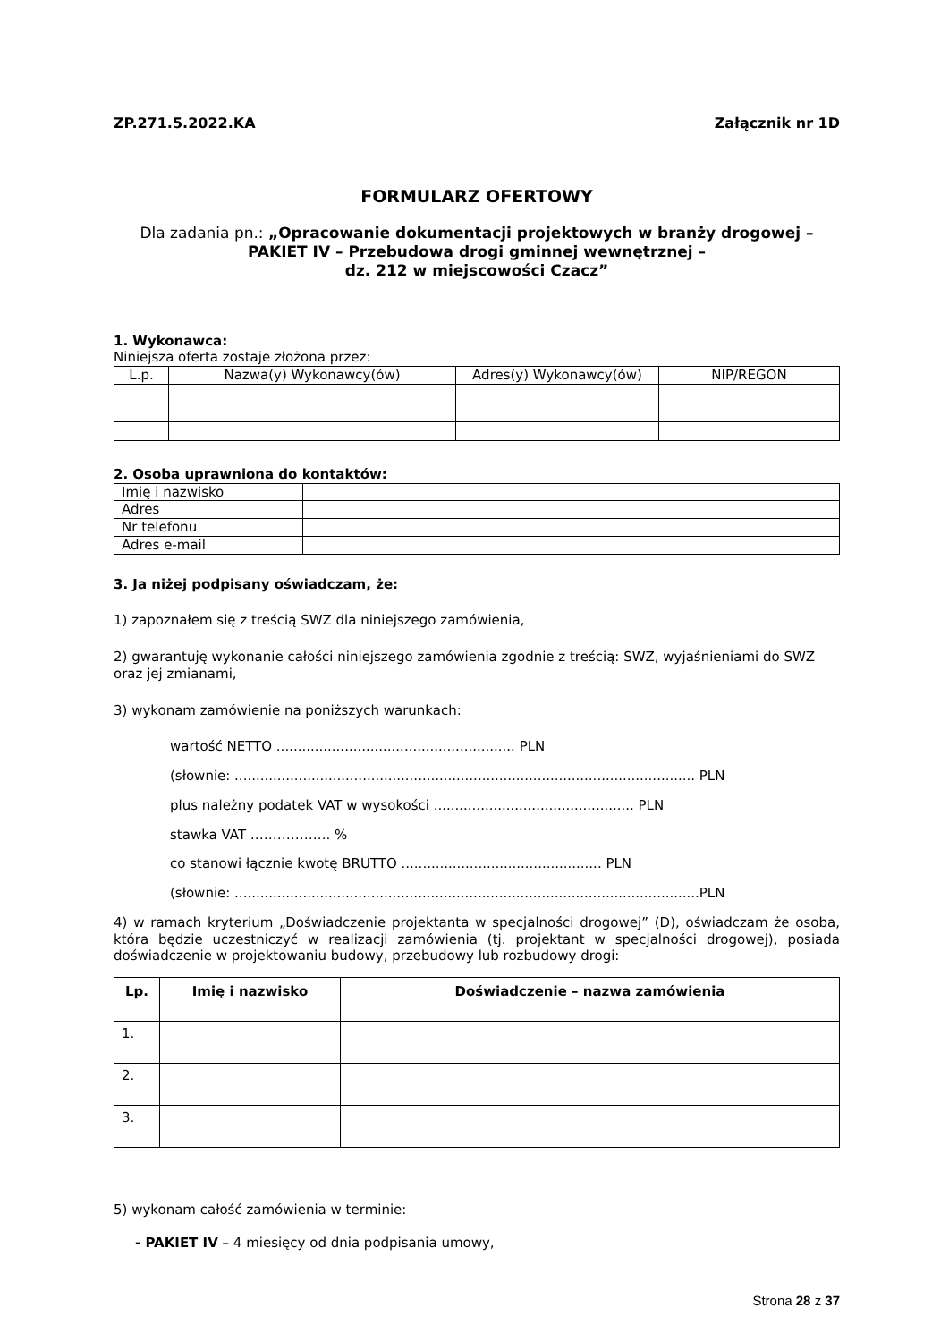ZP.271.5.2022.KA Załącznik nr 1D
FORMULARZ OFERTOWY
Dla zadania pn.: „Opracowanie dokumentacji projektowych w branży drogowej – PAKIET IV – Przebudowa drogi gminnej wewnętrznej –
dz. 212 w miejscowości Czacz”
1. Wykonawca:
Niniejsza oferta zostaje złożona przez:
| L.p. | Nazwa(y) Wykonawcy(ów) | Adres(y) Wykonawcy(ów) | NIP/REGON |
| --- | --- | --- | --- |
2. Osoba uprawniona do kontaktów:
| Imię i nazwisko | |
| Adres | |
| Nr telefonu | |
| Adres e-mail | |
3. Ja niżej podpisany oświadczam, że:
1) zapoznałem się z treścią SWZ dla niniejszego zamówienia,
2) gwarantuję wykonanie całości niniejszego zamówienia zgodnie z treścią: SWZ, wyjaśnieniami do SWZ oraz jej zmianami,
3) wykonam zamówienie na poniższych warunkach:
wartość NETTO ........................................................ PLN
(słownie: ............................................................................................................ PLN
plus należny podatek VAT w wysokości ............................................... PLN
stawka VAT ……………... %
co stanowi łącznie kwotę BRUTTO ............................................... PLN
(słownie: .............................................................................................................PLN
4) w ramach kryterium „Doświadczenie projektanta w specjalności drogowej” (D), oświadczam że osoba, która będzie uczestniczyć w realizacji zamówienia (tj. projektant w specjalności drogowej), posiada doświadczenie w projektowaniu budowy, przebudowy lub rozbudowy drogi:
| Lp. | Imię i nazwisko | Doświadczenie – nazwa zamówienia |
| --- | --- | --- |
| 1. | | |
| 2. | | |
| 3. | | |
5) wykonam całość zamówienia w terminie:
- PAKIET IV – 4 miesięcy od dnia podpisania umowy,
Strona 28 z 37